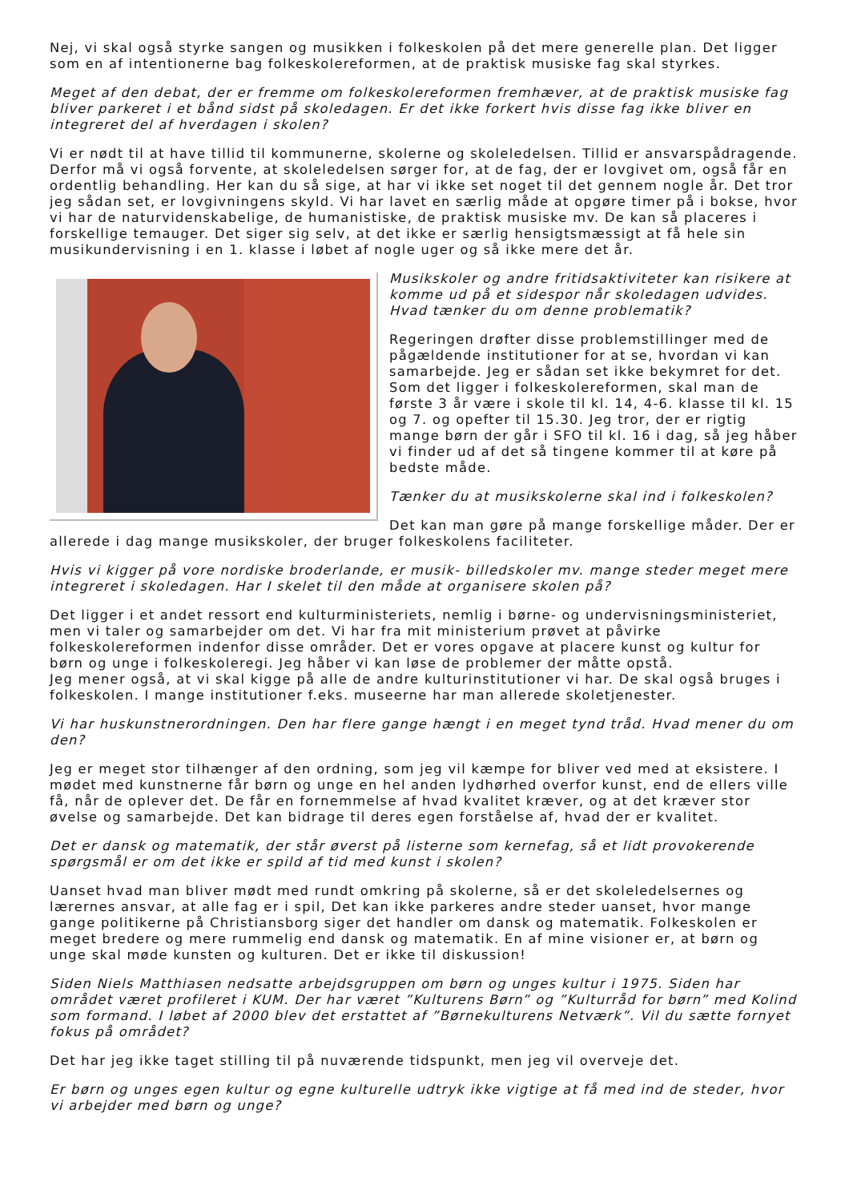Nej, vi skal også styrke sangen og musikken i folkeskolen på det mere generelle plan. Det ligger som en af intentionerne bag folkeskolereformen, at de praktisk musiske fag skal styrkes.
Meget af den debat, der er fremme om folkeskolereformen fremhæver, at de praktisk musiske fag bliver parkeret i et bånd sidst på skoledagen. Er det ikke forkert hvis disse fag ikke bliver en integreret del af hverdagen i skolen?
Vi er nødt til at have tillid til kommunerne, skolerne og skoleledelsen. Tillid er ansvarspådragende. Derfor må vi også forvente, at skoleledelsen sørger for, at de fag, der er lovgivet om, også får en ordentlig behandling. Her kan du så sige, at har vi ikke set noget til det gennem nogle år. Det tror jeg sådan set, er lovgivningens skyld. Vi har lavet en særlig måde at opgøre timer på i bokse, hvor vi har de naturvidenskabelige, de humanistiske, de praktisk musiske mv. De kan så placeres i forskellige temauger. Det siger sig selv, at det ikke er særlig hensigtsmæssigt at få hele sin musikundervisning i en 1. klasse i løbet af nogle uger og så ikke mere det år.
Musikskoler og andre fritidsaktiviteter kan risikere at komme ud på et sidespor når skoledagen udvides. Hvad tænker du om denne problematik?
Regeringen drøfter disse problemstillinger med de pågældende institutioner for at se, hvordan vi kan samarbejde. Jeg er sådan set ikke bekymret for det. Som det ligger i folkeskolereformen, skal man de første 3 år være i skole til kl. 14, 4-6. klasse til kl. 15 og 7. og opefter til 15.30. Jeg tror, der er rigtig mange børn der går i SFO til kl. 16 i dag, så jeg håber vi finder ud af det så tingene kommer til at køre på bedste måde.
Tænker du at musikskolerne skal ind i folkeskolen?
Det kan man gøre på mange forskellige måder. Der er allerede i dag mange musikskoler, der bruger folkeskolens faciliteter.
Hvis vi kigger på vore nordiske broderlande, er musik- billedskoler mv. mange steder meget mere integreret i skoledagen. Har I skelet til den måde at organisere skolen på?
Det ligger i et andet ressort end kulturministeriets, nemlig i børne- og undervisningsministeriet, men vi taler og samarbejder om det. Vi har fra mit ministerium prøvet at påvirke folkeskolereformen indenfor disse områder. Det er vores opgave at placere kunst og kultur for børn og unge i folkeskoleregi. Jeg håber vi kan løse de problemer der måtte opstå.
Jeg mener også, at vi skal kigge på alle de andre kulturinstitutioner vi har. De skal også bruges i folkeskolen. I mange institutioner f.eks. museerne har man allerede skoletjenester.
Vi har huskunstnerordningen. Den har flere gange hængt i en meget tynd tråd. Hvad mener du om den?
Jeg er meget stor tilhænger af den ordning, som jeg vil kæmpe for bliver ved med at eksistere. I mødet med kunstnerne får børn og unge en hel anden lydhørhed overfor kunst, end de ellers ville få, når de oplever det. De får en fornemmelse af hvad kvalitet kræver, og at det kræver stor øvelse og samarbejde. Det kan bidrage til deres egen forståelse af, hvad der er kvalitet.
Det er dansk og matematik, der står øverst på listerne som kernefag, så et lidt provokerende spørgsmål er om det ikke er spild af tid med kunst i skolen?
Uanset hvad man bliver mødt med rundt omkring på skolerne, så er det skoleledelsernes og lærernes ansvar, at alle fag er i spil, Det kan ikke parkeres andre steder uanset, hvor mange gange politikerne på Christiansborg siger det handler om dansk og matematik. Folkeskolen er meget bredere og mere rummelig end dansk og matematik. En af mine visioner er, at børn og unge skal møde kunsten og kulturen. Det er ikke til diskussion!
Siden Niels Matthiasen nedsatte arbejdsgruppen om børn og unges kultur i 1975. Siden har området været profileret i KUM. Der har været ”Kulturens Børn” og ”Kulturråd for børn” med Kolind som formand. I løbet af 2000 blev det erstattet af ”Børnekulturens Netværk”. Vil du sætte fornyet fokus på området?
Det har jeg ikke taget stilling til på nuværende tidspunkt, men jeg vil overveje det.
Er børn og unges egen kultur og egne kulturelle udtryk ikke vigtige at få med ind de steder, hvor vi arbejder med børn og unge?